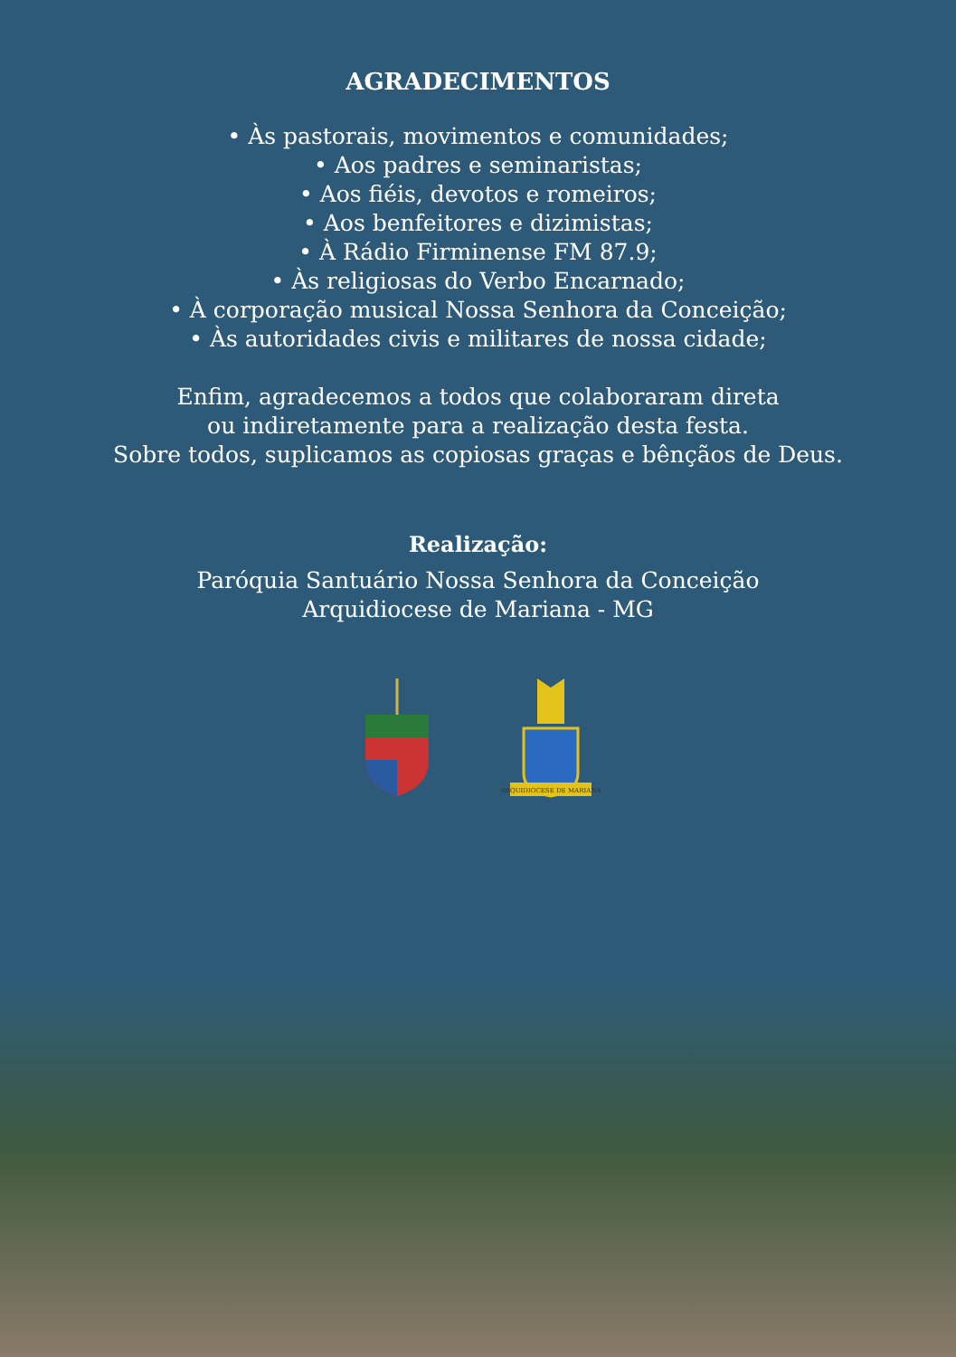AGRADECIMENTOS
• Às pastorais, movimentos e comunidades;
• Aos padres e seminaristas;
• Aos fiéis, devotos e romeiros;
• Aos benfeitores e dizimistas;
• À Rádio Firminense FM 87.9;
• Às religiosas do Verbo Encarnado;
• À corporação musical Nossa Senhora da Conceição;
• Às autoridades civis e militares de nossa cidade;
Enfim, agradecemos a todos que colaboraram direta
ou indiretamente para a realização desta festa.
Sobre todos, suplicamos as copiosas graças e bênçãos de Deus.
Realização:
Paróquia Santuário Nossa Senhora da Conceição
Arquidiocese de Mariana - MG
ARQUIDIOCESE DE MARIANA